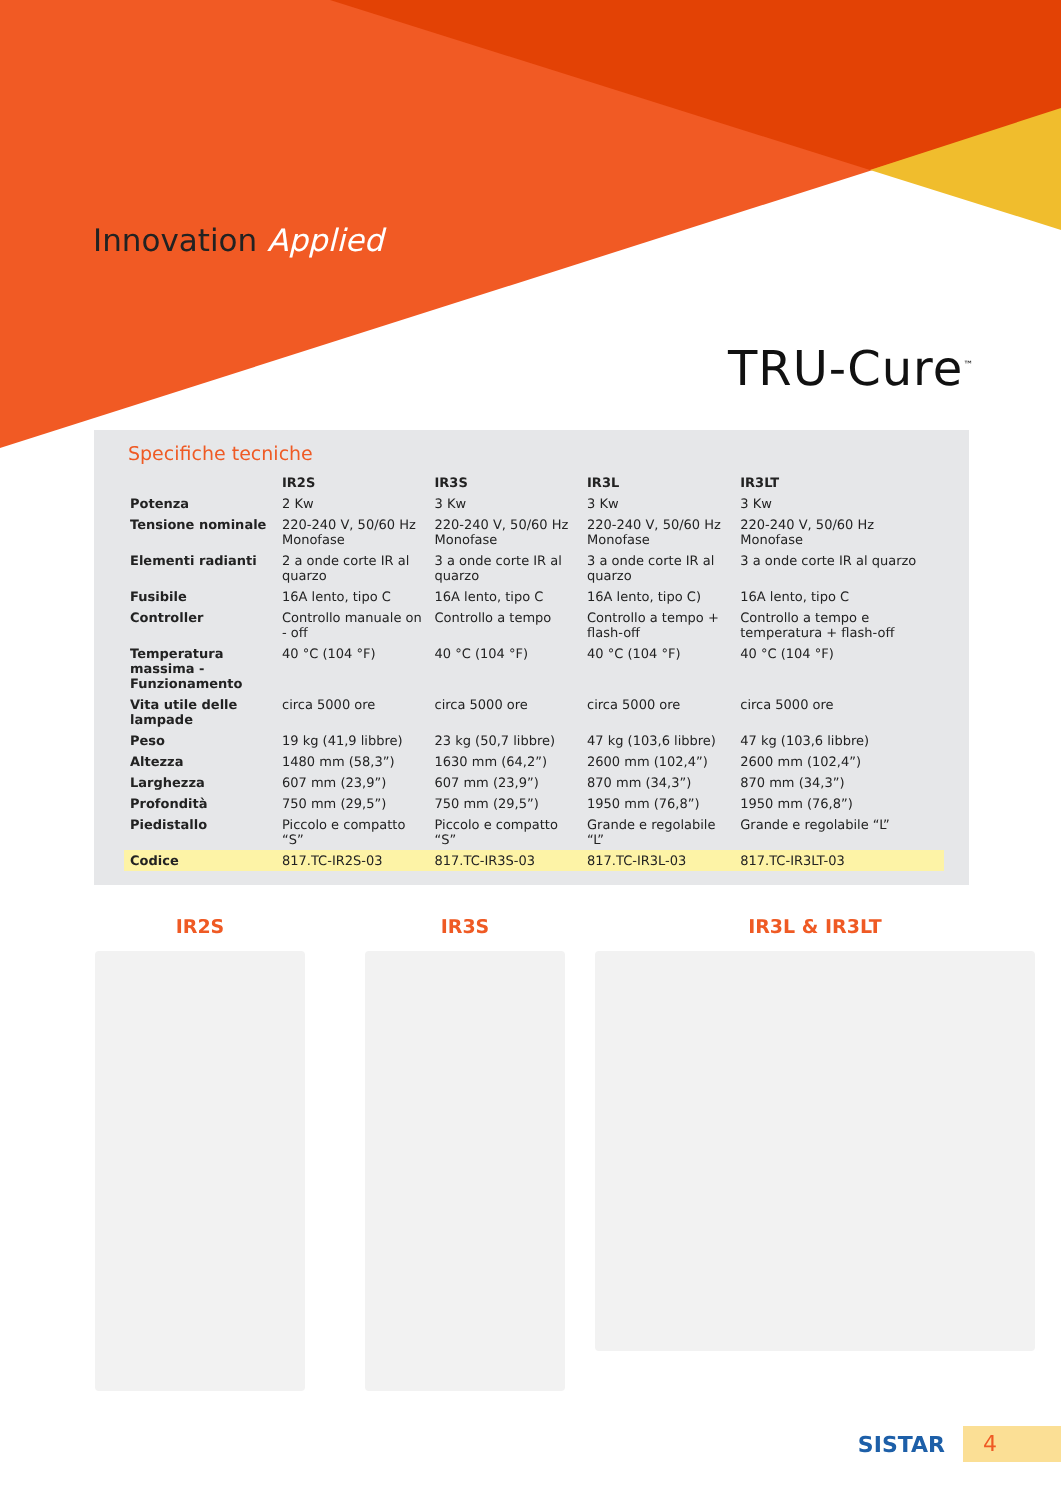Innovation Applied
TRU-Cure<sup>™</sup>
Specifiche tecniche
| | IR2S | IR3S | IR3L | IR3LT |
| --- | --- | --- | --- | --- |
| Potenza | 2 Kw | 3 Kw | 3 Kw | 3 Kw |
| Tensione nominale | 220-240 V, 50/60 Hz Monofase | 220-240 V, 50/60 Hz Monofase | 220-240 V, 50/60 Hz Monofase | 220-240 V, 50/60 Hz Monofase |
| Elementi radianti | 2 a onde corte IR al quarzo | 3 a onde corte IR al quarzo | 3 a onde corte IR al quarzo | 3 a onde corte IR al quarzo |
| Fusibile | 16A lento, tipo C | 16A lento, tipo C | 16A lento, tipo C) | 16A lento, tipo C |
| Controller | Controllo manuale on - off | Controllo a tempo | Controllo a tempo + flash-off | Controllo a tempo e temperatura + flash-off |
| Temperatura massima - Funzionamento | 40 °C (104 °F) | 40 °C (104 °F) | 40 °C (104 °F) | 40 °C (104 °F) |
| Vita utile delle lampade | circa 5000 ore | circa 5000 ore | circa 5000 ore | circa 5000 ore |
| Peso | 19 kg (41,9 libbre) | 23 kg (50,7 libbre) | 47 kg (103,6 libbre) | 47 kg (103,6 libbre) |
| Altezza | 1480 mm (58,3”) | 1630 mm (64,2”) | 2600 mm (102,4”) | 2600 mm (102,4”) |
| Larghezza | 607 mm (23,9”) | 607 mm (23,9”) | 870 mm (34,3”) | 870 mm (34,3”) |
| Profondità | 750 mm (29,5”) | 750 mm (29,5”) | 1950 mm (76,8”) | 1950 mm (76,8”) |
| Piedistallo | Piccolo e compatto “S” | Piccolo e compatto “S” | Grande e regolabile “L” | Grande e regolabile “L” |
| Codice | 817.TC-IR2S-03 | 817.TC-IR3S-03 | 817.TC-IR3L-03 | 817.TC-IR3LT-03 |
IR2S IR3S IR3L & IR3LT
SISTAR
4